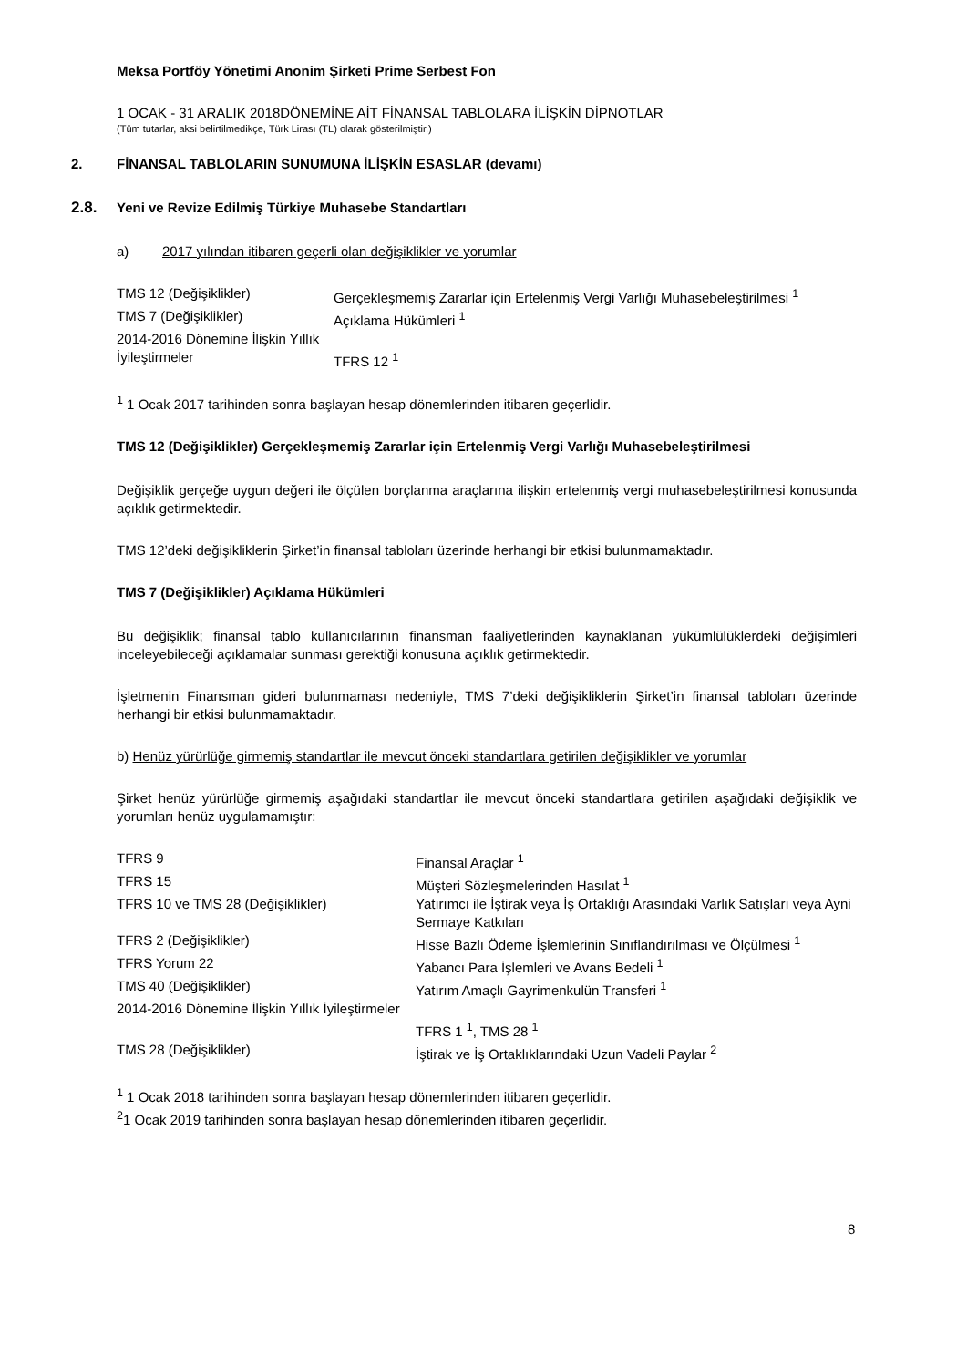Meksa Portföy Yönetimi Anonim Şirketi Prime Serbest Fon
1 OCAK - 31 ARALIK 2018DÖNEMİNE AİT FİNANSAL TABLOLARA İLİŞKİN DİPNOTLAR
(Tüm tutarlar, aksi belirtilmedikçe, Türk Lirası (TL) olarak gösterilmiştir.)
2. FİNANSAL TABLOLARIN SUNUMUNA İLİŞKİN ESASLAR (devamı)
2.8. Yeni ve Revize Edilmiş Türkiye Muhasebe Standartları
a) 2017 yılından itibaren geçerli olan değişiklikler ve yorumlar
| TMS 12 (Değişiklikler) | Gerçekleşmemiş Zararlar için Ertelenmiş Vergi Varlığı Muhasebeleştirilmesi <sup>1</sup> |
| TMS 7 (Değişiklikler) | Açıklama Hükümleri <sup>1</sup> |
| 2014-2016 Dönemine İlişkin Yıllık İyileştirmeler | TFRS 12 <sup>1</sup> |
<sup>1</sup> 1 Ocak 2017 tarihinden sonra başlayan hesap dönemlerinden itibaren geçerlidir.
TMS 12 (Değişiklikler) Gerçekleşmemiş Zararlar için Ertelenmiş Vergi Varlığı Muhasebeleştirilmesi
Değişiklik gerçeğe uygun değeri ile ölçülen borçlanma araçlarına ilişkin ertelenmiş vergi muhasebeleştirilmesi konusunda açıklık getirmektedir.
TMS 12’deki değişikliklerin Şirket’in finansal tabloları üzerinde herhangi bir etkisi bulunmamaktadır.
TMS 7 (Değişiklikler) Açıklama Hükümleri
Bu değişiklik; finansal tablo kullanıcılarının finansman faaliyetlerinden kaynaklanan yükümlülüklerdeki değişimleri inceleyebileceği açıklamalar sunması gerektiği konusuna açıklık getirmektedir.
İşletmenin Finansman gideri bulunmaması nedeniyle, TMS 7’deki değişikliklerin Şirket’in finansal tabloları üzerinde herhangi bir etkisi bulunmamaktadır.
b) Henüz yürürlüğe girmemiş standartlar ile mevcut önceki standartlara getirilen değişiklikler ve yorumlar
Şirket henüz yürürlüğe girmemiş aşağıdaki standartlar ile mevcut önceki standartlara getirilen aşağıdaki değişiklik ve yorumları henüz uygulamamıştır:
| TFRS 9 | Finansal Araçlar <sup>1</sup> |
| TFRS 15 | Müşteri Sözleşmelerinden Hasılat <sup>1</sup> |
| TFRS 10 ve TMS 28 (Değişiklikler) | Yatırımcı ile İştirak veya İş Ortaklığı Arasındaki Varlık Satışları veya Ayni Sermaye Katkıları |
| TFRS 2 (Değişiklikler) | Hisse Bazlı Ödeme İşlemlerinin Sınıflandırılması ve Ölçülmesi <sup>1</sup> |
| TFRS Yorum 22 | Yabancı Para İşlemleri ve Avans Bedeli <sup>1</sup> |
| TMS 40 (Değişiklikler) | Yatırım Amaçlı Gayrimenkulün Transferi <sup>1</sup> |
| 2014-2016 Dönemine İlişkin Yıllık İyileştirmeler | TFRS 1 <sup>1</sup>, TMS 28 <sup>1</sup> |
| TMS 28 (Değişiklikler) | İştirak ve İş Ortaklıklarındaki Uzun Vadeli Paylar <sup>2</sup> |
<sup>1</sup> 1 Ocak 2018 tarihinden sonra başlayan hesap dönemlerinden itibaren geçerlidir.
<sup>2</sup> 1 Ocak 2019 tarihinden sonra başlayan hesap dönemlerinden itibaren geçerlidir.
8